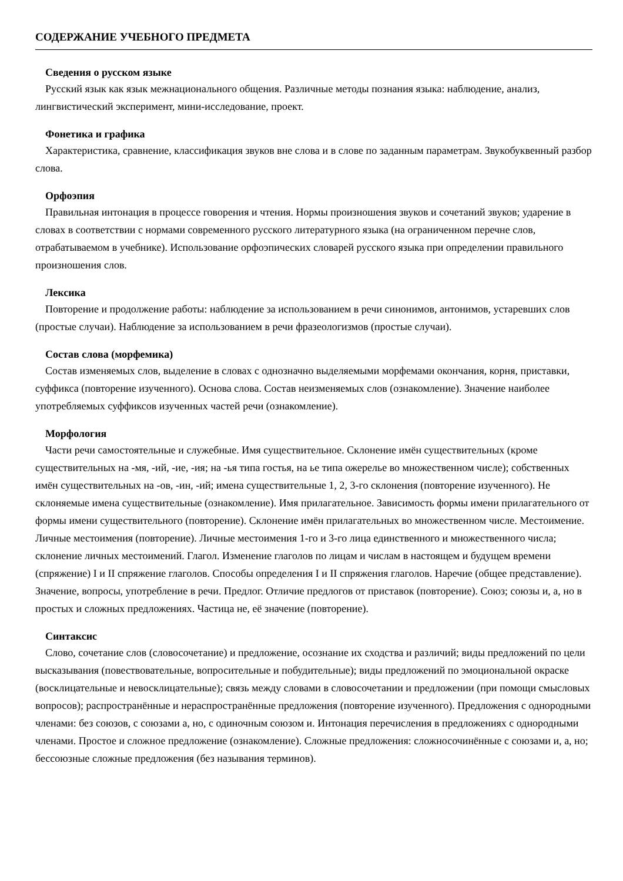СОДЕРЖАНИЕ УЧЕБНОГО ПРЕДМЕТА
Сведения о русском языке
Русский язык как язык межнационального общения. Различные методы познания языка: наблюдение, анализ, лингвистический эксперимент, мини-исследование, проект.
Фонетика и графика
Характеристика, сравнение, классификация звуков вне слова и в слове по заданным параметрам. Звукобуквенный разбор слова.
Орфоэпия
Правильная интонация в процессе говорения и чтения. Нормы произношения звуков и сочетаний звуков; ударение в словах в соответствии с нормами современного русского литературного языка (на ограниченном перечне слов, отрабатываемом в учебнике). Использование орфоэпических словарей русского языка при определении правильного произношения слов.
Лексика
Повторение и продолжение работы: наблюдение за использованием в речи синонимов, антонимов, устаревших слов (простые случаи). Наблюдение за использованием в речи фразеологизмов (простые случаи).
Состав слова (морфемика)
Состав изменяемых слов, выделение в словах с однозначно выделяемыми морфемами окончания, корня, приставки, суффикса (повторение изученного). Основа слова. Состав неизменяемых слов (ознакомление). Значение наиболее употребляемых суффиксов изученных частей речи (ознакомление).
Морфология
Части речи самостоятельные и служебные. Имя существительное. Склонение имён существительных (кроме существительных на -мя, -ий, -ие, -ия; на -ья типа гостья, на ье типа ожерелье во множественном числе); собственных имён существительных на -ов, -ин, -ий; имена существительные 1, 2, 3-го склонения (повторение изученного). Не склоняемые имена существительные (ознакомление). Имя прилагательное. Зависимость формы имени прилагательного от формы имени существительного (повторение). Склонение имён прилагательных во множественном числе. Местоимение. Личные местоимения (повторение). Личные местоимения 1-го и 3-го лица единственного и множественного числа; склонение личных местоимений. Глагол. Изменение глаголов по лицам и числам в настоящем и будущем времени (спряжение) I и II спряжение глаголов. Способы определения I и II спряжения глаголов. Наречие (общее представление). Значение, вопросы, употребление в речи. Предлог. Отличие предлогов от приставок (повторение). Союз; союзы и, а, но в простых и сложных предложениях. Частица не, её значение (повторение).
Синтаксис
Слово, сочетание слов (словосочетание) и предложение, осознание их сходства и различий; виды предложений по цели высказывания (повествовательные, вопросительные и побудительные); виды предложений по эмоциональной окраске (восклицательные и невосклицательные); связь между словами в словосочетании и предложении (при помощи смысловых вопросов); распространённые и нераспространённые предложения (повторение изученного). Предложения с однородными членами: без союзов, с союзами а, но, с одиночным союзом и. Интонация перечисления в предложениях с однородными членами. Простое и сложное предложение (ознакомление). Сложные предложения: сложносочинённые с союзами и, а, но; бессоюзные сложные предложения (без называния терминов).